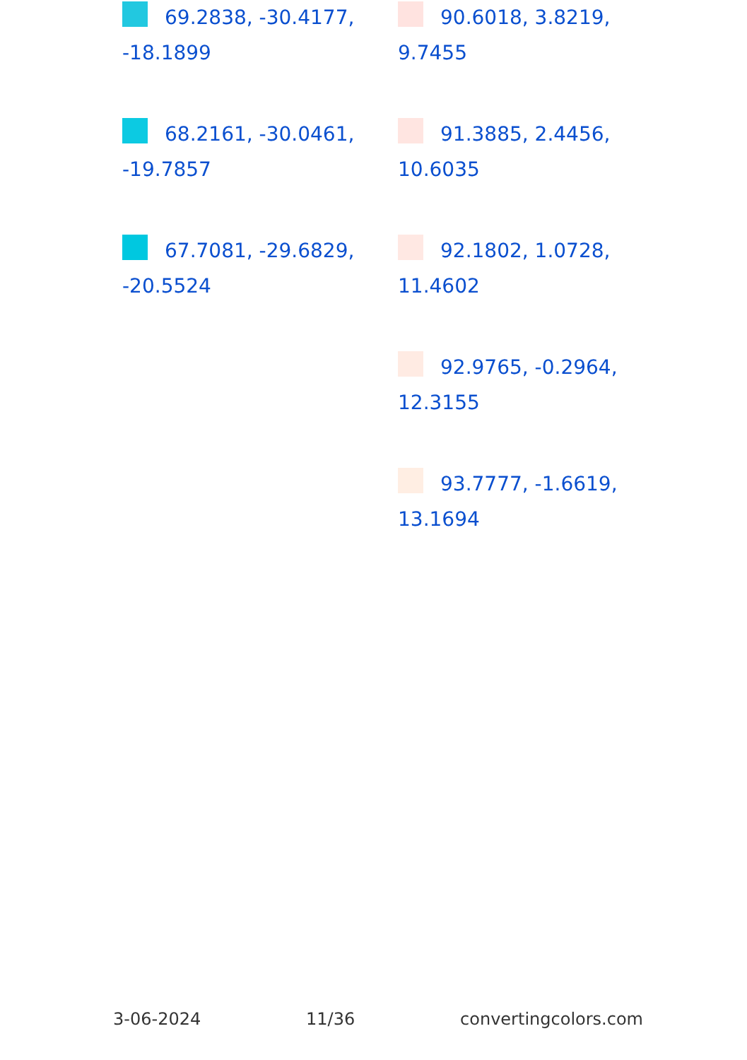69.2838, -30.4177, -18.1899
68.2161, -30.0461, -19.7857
67.7081, -29.6829, -20.5524
90.6018, 3.8219, 9.7455
91.3885, 2.4456, 10.6035
92.1802, 1.0728, 11.4602
92.9765, -0.2964, 12.3155
93.7777, -1.6619, 13.1694
3-06-2024 11/36 convertingcolors.com